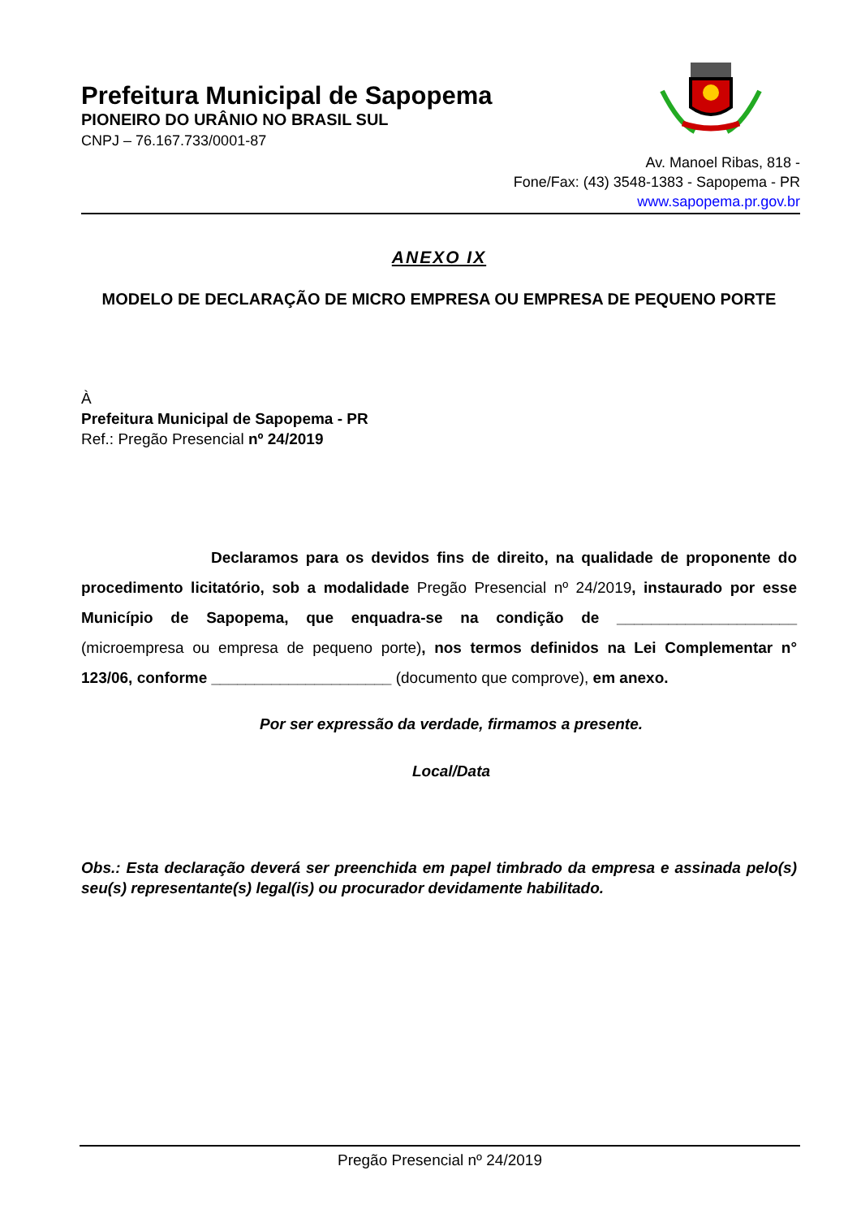Prefeitura Municipal de Sapopema
PIONEIRO DO URÂNIO NO BRASIL SUL
CNPJ – 76.167.733/0001-87
Av. Manoel Ribas, 818 -
Fone/Fax: (43) 3548-1383 - Sapopema - PR
www.sapopema.pr.gov.br
ANEXO IX
MODELO DE DECLARAÇÃO DE MICRO EMPRESA OU EMPRESA DE PEQUENO PORTE
À
Prefeitura Municipal de Sapopema - PR
Ref.: Pregão Presencial nº 24/2019
Declaramos para os devidos fins de direito, na qualidade de proponente do procedimento licitatório, sob a modalidade Pregão Presencial nº 24/2019, instaurado por esse Município de Sapopema, que enquadra-se na condição de _____________________ (microempresa ou empresa de pequeno porte), nos termos definidos na Lei Complementar n° 123/06, conforme _____________________ (documento que comprove), em anexo.
Por ser expressão da verdade, firmamos a presente.
Local/Data
Obs.: Esta declaração deverá ser preenchida em papel timbrado da empresa e assinada pelo(s) seu(s) representante(s) legal(is) ou procurador devidamente habilitado.
Pregão Presencial nº 24/2019